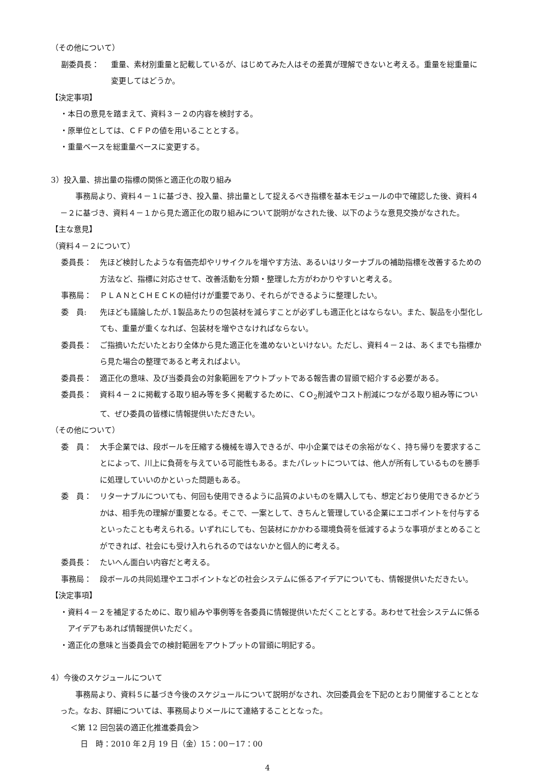（その他について）
副委員長： 重量、素材別重量と記載しているが、はじめてみた人はその差異が理解できないと考える。重量を総重量に変更してはどうか。
【決定事項】
・本日の意見を踏まえて、資料３－２の内容を検討する。
・原単位としては、ＣＦＰの値を用いることとする。
・重量ベースを総重量ベースに変更する。
3）投入量、排出量の指標の関係と適正化の取り組み
事務局より、資料４－１に基づき、投入量、排出量として捉えるべき指標を基本モジュールの中で確認した後、資料４－２に基づき、資料４－１から見た適正化の取り組みについて説明がなされた後、以下のような意見交換がなされた。
【主な意見】
（資料４－２について）
委員長： 先ほど検討したような有価売却やリサイクルを増やす方法、あるいはリターナブルの補助指標を改善するための方法など、指標に対応させて、改善活動を分類・整理した方がわかりやすいと考える。
事務局： ＰＬＡＮとＣＨＥＣＫの紐付けが重要であり、それらができるように整理したい。
委　員: 先ほども議論したが､1製品あたりの包装材を減らすことが必ずしも適正化とはならない。また、製品を小型化しても、重量が重くなれば、包装材を増やさなければならない。
委員長： ご指摘いただいたとおり全体から見た適正化を進めないといけない。ただし、資料４－２は、あくまでも指標から見た場合の整理であると考えればよい。
委員長： 適正化の意味、及び当委員会の対象範囲をアウトプットである報告書の冒頭で紹介する必要がある。
委員長： 資料４－２に掲載する取り組み等を多く掲載するために、ＣＯ<sub>2</sub>削減やコスト削減につながる取り組み等について、ぜひ委員の皆様に情報提供いただきたい。
（その他について）
委　員： 大手企業では、段ボールを圧縮する機械を導入できるが、中小企業ではその余裕がなく、持ち帰りを要求することによって、川上に負荷を与えている可能性もある。またパレットについては、他人が所有しているものを勝手に処理していいのかといった問題もある。
委　員： リターナブルについても、何回も使用できるように品質のよいものを購入しても、想定どおり使用できるかどうかは、相手先の理解が重要となる。そこで、一案として、きちんと管理している企業にエコポイントを付与するといったことも考えられる。いずれにしても、包装材にかかわる環境負荷を低減するような事項がまとめることができれば、社会にも受け入れられるのではないかと個人的に考える。
委員長： たいへん面白い内容だと考える。
事務局： 段ボールの共同処理やエコポイントなどの社会システムに係るアイデアについても、情報提供いただきたい。
【決定事項】
・ 資料４－２を補足するために、取り組みや事例等を各委員に情報提供いただくこととする。あわせて社会システムに係るアイデアもあれば情報提供いただく。
・適正化の意味と当委員会での検討範囲をアウトプットの冒頭に明記する。
4）今後のスケジュールについて
事務局より、資料５に基づき今後のスケジュールについて説明がなされ、次回委員会を下記のとおり開催することとなった。なお、詳細については、事務局よりメールにて連絡することとなった。
＜第 12 回包装の適正化推進委員会＞
日　時：2010 年２月 19 日（金）15：00－17：00
4